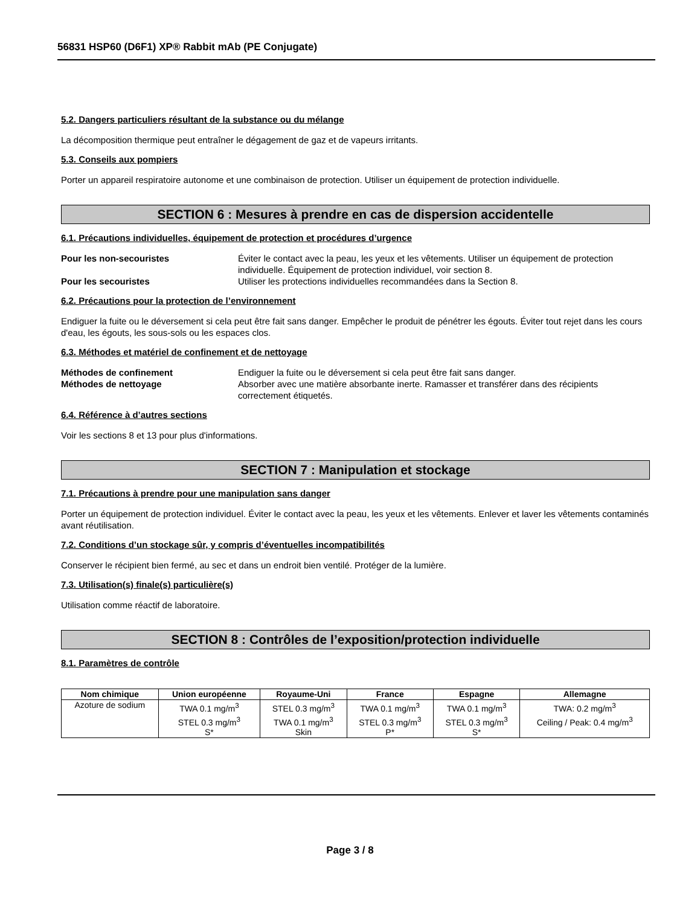56831 HSP60 (D6F1) XP® Rabbit mAb (PE Conjugate)
5.2. Dangers particuliers résultant de la substance ou du mélange
La décomposition thermique peut entraîner le dégagement de gaz et de vapeurs irritants.
5.3. Conseils aux pompiers
Porter un appareil respiratoire autonome et une combinaison de protection. Utiliser un équipement de protection individuelle.
SECTION 6 : Mesures à prendre en cas de dispersion accidentelle
6.1. Précautions individuelles, équipement de protection et procédures d’urgence
Pour les non-secouristes Éviter le contact avec la peau, les yeux et les vêtements. Utiliser un équipement de protection individuelle. Équipement de protection individuel, voir section 8. Pour les secouristes Utiliser les protections individuelles recommandées dans la Section 8.
6.2. Précautions pour la protection de l’environnement
Endiguer la fuite ou le déversement si cela peut être fait sans danger. Empêcher le produit de pénétrer les égouts. Éviter tout rejet dans les cours d'eau, les égouts, les sous-sols ou les espaces clos.
6.3. Méthodes et matériel de confinement et de nettoyage
Méthodes de confinement Endiguer la fuite ou le déversement si cela peut être fait sans danger. Méthodes de nettoyage Absorber avec une matière absorbante inerte. Ramasser et transférer dans des récipients correctement étiquetés.
6.4. Référence à d’autres sections
Voir les sections 8 et 13 pour plus d'informations.
SECTION 7 : Manipulation et stockage
7.1. Précautions à prendre pour une manipulation sans danger
Porter un équipement de protection individuel. Éviter le contact avec la peau, les yeux et les vêtements. Enlever et laver les vêtements contaminés avant réutilisation.
7.2. Conditions d’un stockage sûr, y compris d’éventuelles incompatibilités
Conserver le récipient bien fermé, au sec et dans un endroit bien ventilé. Protéger de la lumière.
7.3. Utilisation(s) finale(s) particulière(s)
Utilisation comme réactif de laboratoire.
SECTION 8 : Contrôles de l’exposition/protection individuelle
8.1. Paramètres de contrôle
| Nom chimique | Union européenne | Royaume-Uni | France | Espagne | Allemagne |
| --- | --- | --- | --- | --- | --- |
| Azoture de sodium | TWA 0.1 mg/m<sup>3</sup> STEL 0.3 mg/m<sup>3</sup> S* | STEL 0.3 mg/m<sup>3</sup> TWA 0.1 mg/m<sup>3</sup> Skin | TWA 0.1 mg/m<sup>3</sup> STEL 0.3 mg/m<sup>3</sup> P* | TWA 0.1 mg/m<sup>3</sup> STEL 0.3 mg/m<sup>3</sup> S* | TWA: 0.2 mg/m<sup>3</sup> Ceiling / Peak: 0.4 mg/m<sup>3</sup> |
Page 3 / 8